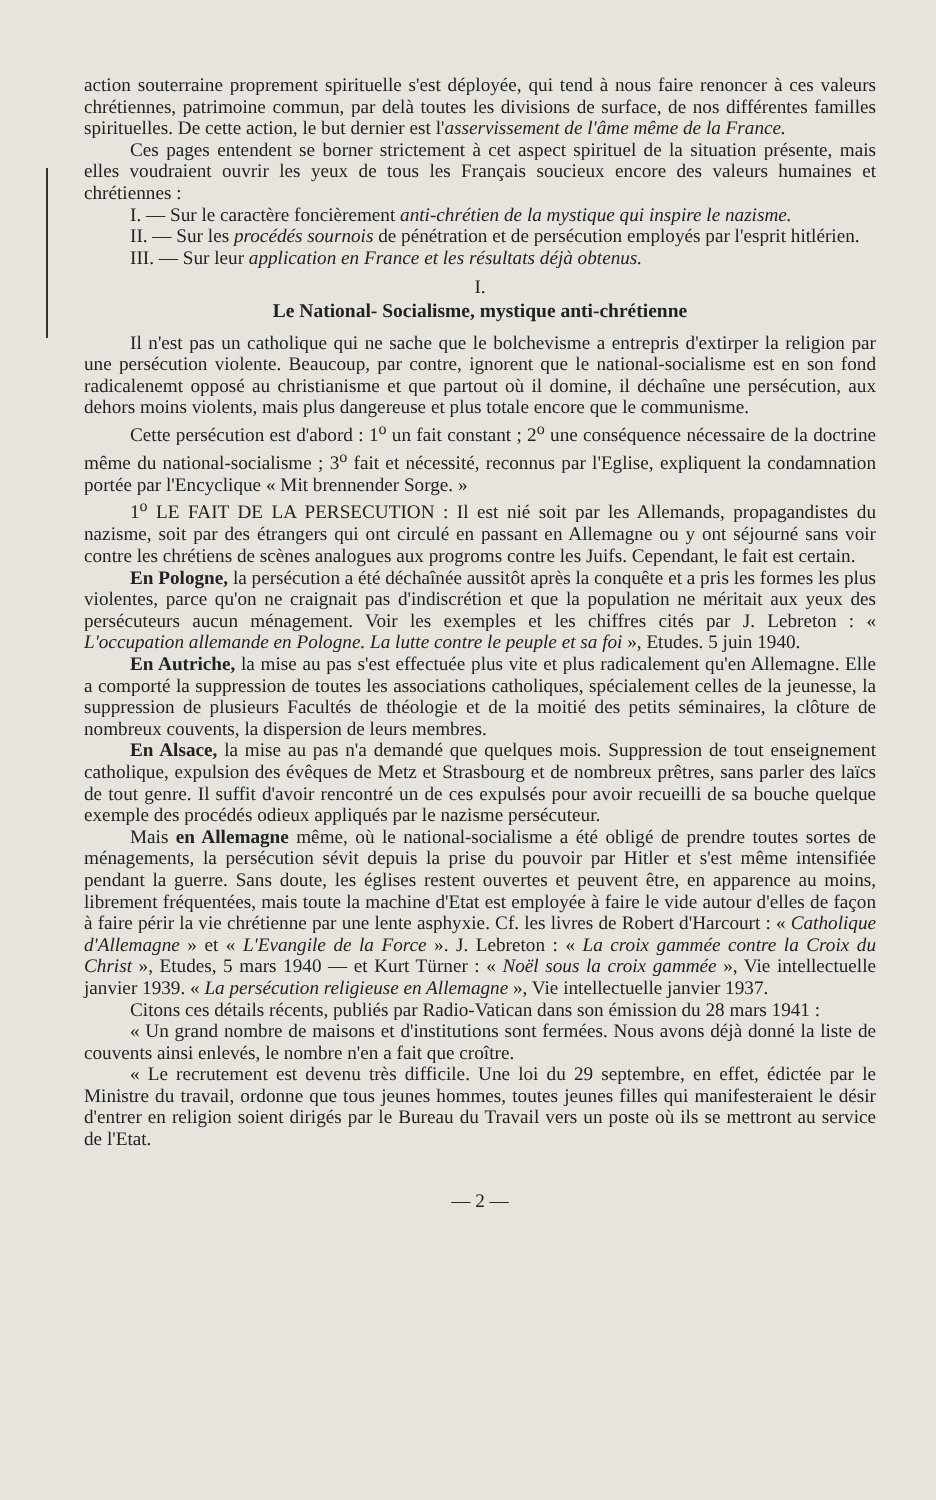action souterraine proprement spirituelle s'est déployée, qui tend à nous faire renoncer à ces valeurs chrétiennes, patrimoine commun, par delà toutes les divisions de surface, de nos différentes familles spirituelles. De cette action, le but dernier est l'asservissement de l'âme même de la France.
Ces pages entendent se borner strictement à cet aspect spirituel de la situation présente, mais elles voudraient ouvrir les yeux de tous les Français soucieux encore des valeurs humaines et chrétiennes :
I. — Sur le caractère foncièrement anti-chrétien de la mystique qui inspire le nazisme.
II. — Sur les procédés sournois de pénétration et de persécution employés par l'esprit hitlérien.
III. — Sur leur application en France et les résultats déjà obtenus.
I.
Le National- Socialisme, mystique anti-chrétienne
Il n'est pas un catholique qui ne sache que le bolchevisme a entrepris d'extirper la religion par une persécution violente. Beaucoup, par contre, ignorent que le national-socialisme est en son fond radicalenemt opposé au christianisme et que partout où il domine, il déchaîne une persécution, aux dehors moins violents, mais plus dangereuse et plus totale encore que le communisme.
Cette persécution est d'abord : 1<sup>o</sup> un fait constant ; 2<sup>o</sup> une conséquence nécessaire de la doctrine même du national-socialisme ; 3<sup>o</sup> fait et nécessité, reconnus par l'Eglise, expliquent la condamnation portée par l'Encyclique « Mit brennender Sorge. »
1<sup>o</sup> LE FAIT DE LA PERSECUTION : Il est nié soit par les Allemands, propagandistes du nazisme, soit par des étrangers qui ont circulé en passant en Allemagne ou y ont séjourné sans voir contre les chrétiens de scènes analogues aux progroms contre les Juifs. Cependant, le fait est certain.
En Pologne, la persécution a été déchaînée aussitôt après la conquête et a pris les formes les plus violentes, parce qu'on ne craignait pas d'indiscrétion et que la population ne méritait aux yeux des persécuteurs aucun ménagement. Voir les exemples et les chiffres cités par J. Lebreton : « L'occupation allemande en Pologne. La lutte contre le peuple et sa foi », Etudes. 5 juin 1940.
En Autriche, la mise au pas s'est effectuée plus vite et plus radicalement qu'en Allemagne. Elle a comporté la suppression de toutes les associations catholiques, spécialement celles de la jeunesse, la suppression de plusieurs Facultés de théologie et de la moitié des petits séminaires, la clôture de nombreux couvents, la dispersion de leurs membres.
En Alsace, la mise au pas n'a demandé que quelques mois. Suppression de tout enseignement catholique, expulsion des évêques de Metz et Strasbourg et de nombreux prêtres, sans parler des laïcs de tout genre. Il suffit d'avoir rencontré un de ces expulsés pour avoir recueilli de sa bouche quelque exemple des procédés odieux appliqués par le nazisme persécuteur.
Mais en Allemagne même, où le national-socialisme a été obligé de prendre toutes sortes de ménagements, la persécution sévit depuis la prise du pouvoir par Hitler et s'est même intensifiée pendant la guerre. Sans doute, les églises restent ouvertes et peuvent être, en apparence au moins, librement fréquentées, mais toute la machine d'Etat est employée à faire le vide autour d'elles de façon à faire périr la vie chrétienne par une lente asphyxie. Cf. les livres de Robert d'Harcourt : « Catholique d'Allemagne » et « L'Evangile de la Force ». J. Lebreton : « La croix gammée contre la Croix du Christ », Etudes, 5 mars 1940 — et Kurt Türner : « Noël sous la croix gammée », Vie intellectuelle janvier 1939. « La persécution religieuse en Allemagne », Vie intellectuelle janvier 1937.
Citons ces détails récents, publiés par Radio-Vatican dans son émission du 28 mars 1941 :
« Un grand nombre de maisons et d'institutions sont fermées. Nous avons déjà donné la liste de couvents ainsi enlevés, le nombre n'en a fait que croître.
« Le recrutement est devenu très difficile. Une loi du 29 septembre, en effet, édictée par le Ministre du travail, ordonne que tous jeunes hommes, toutes jeunes filles qui manifesteraient le désir d'entrer en religion soient dirigés par le Bureau du Travail vers un poste où ils se mettront au service de l'Etat.
— 2 —